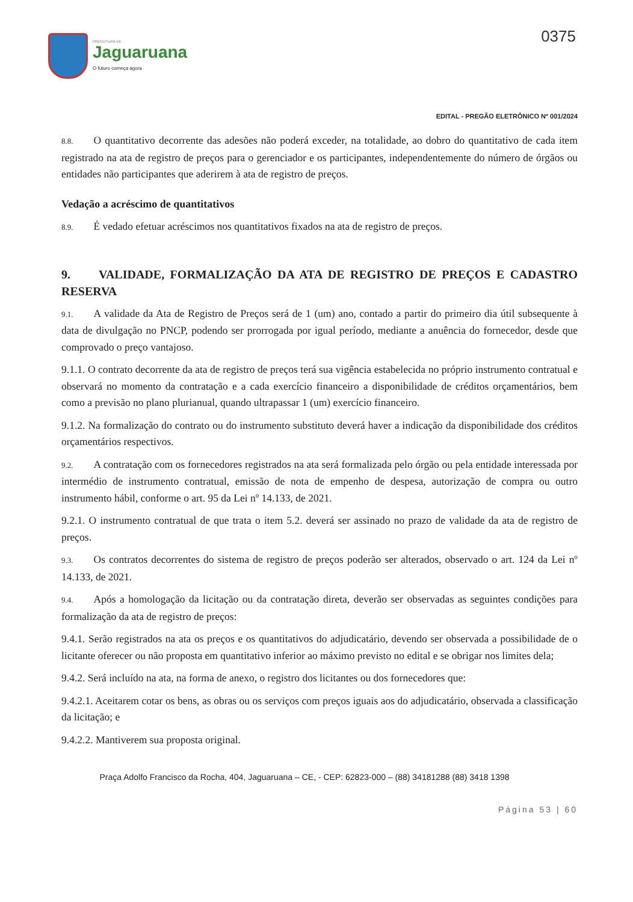PREFEITURA DE
Jaguaruana
O futuro começa agora
0375
EDITAL - PREGÃO ELETRÔNICO Nº 001/2024
8.8. O quantitativo decorrente das adesões não poderá exceder, na totalidade, ao dobro do quantitativo de cada item registrado na ata de registro de preços para o gerenciador e os participantes, independentemente do número de órgãos ou entidades não participantes que aderirem à ata de registro de preços.
Vedação a acréscimo de quantitativos
8.9. É vedado efetuar acréscimos nos quantitativos fixados na ata de registro de preços.
9. VALIDADE, FORMALIZAÇÃO DA ATA DE REGISTRO DE PREÇOS E CADASTRO RESERVA
9.1. A validade da Ata de Registro de Preços será de 1 (um) ano, contado a partir do primeiro dia útil subsequente à data de divulgação no PNCP, podendo ser prorrogada por igual período, mediante a anuência do fornecedor, desde que comprovado o preço vantajoso.
9.1.1. O contrato decorrente da ata de registro de preços terá sua vigência estabelecida no próprio instrumento contratual e observará no momento da contratação e a cada exercício financeiro a disponibilidade de créditos orçamentários, bem como a previsão no plano plurianual, quando ultrapassar 1 (um) exercício financeiro.
9.1.2. Na formalização do contrato ou do instrumento substituto deverá haver a indicação da disponibilidade dos créditos orçamentários respectivos.
9.2. A contratação com os fornecedores registrados na ata será formalizada pelo órgão ou pela entidade interessada por intermédio de instrumento contratual, emissão de nota de empenho de despesa, autorização de compra ou outro instrumento hábil, conforme o art. 95 da Lei nº 14.133, de 2021.
9.2.1. O instrumento contratual de que trata o item 5.2. deverá ser assinado no prazo de validade da ata de registro de preços.
9.3. Os contratos decorrentes do sistema de registro de preços poderão ser alterados, observado o art. 124 da Lei nº 14.133, de 2021.
9.4. Após a homologação da licitação ou da contratação direta, deverão ser observadas as seguintes condições para formalização da ata de registro de preços:
9.4.1. Serão registrados na ata os preços e os quantitativos do adjudicatário, devendo ser observada a possibilidade de o licitante oferecer ou não proposta em quantitativo inferior ao máximo previsto no edital e se obrigar nos limites dela;
9.4.2. Será incluído na ata, na forma de anexo, o registro dos licitantes ou dos fornecedores que:
9.4.2.1. Aceitarem cotar os bens, as obras ou os serviços com preços iguais aos do adjudicatário, observada a classificação da licitação; e
9.4.2.2. Mantiverem sua proposta original.
Praça Adolfo Francisco da Rocha, 404, Jaguaruana – CE, - CEP: 62823-000 – (88) 34181288 (88) 3418 1398
Página 53 | 60